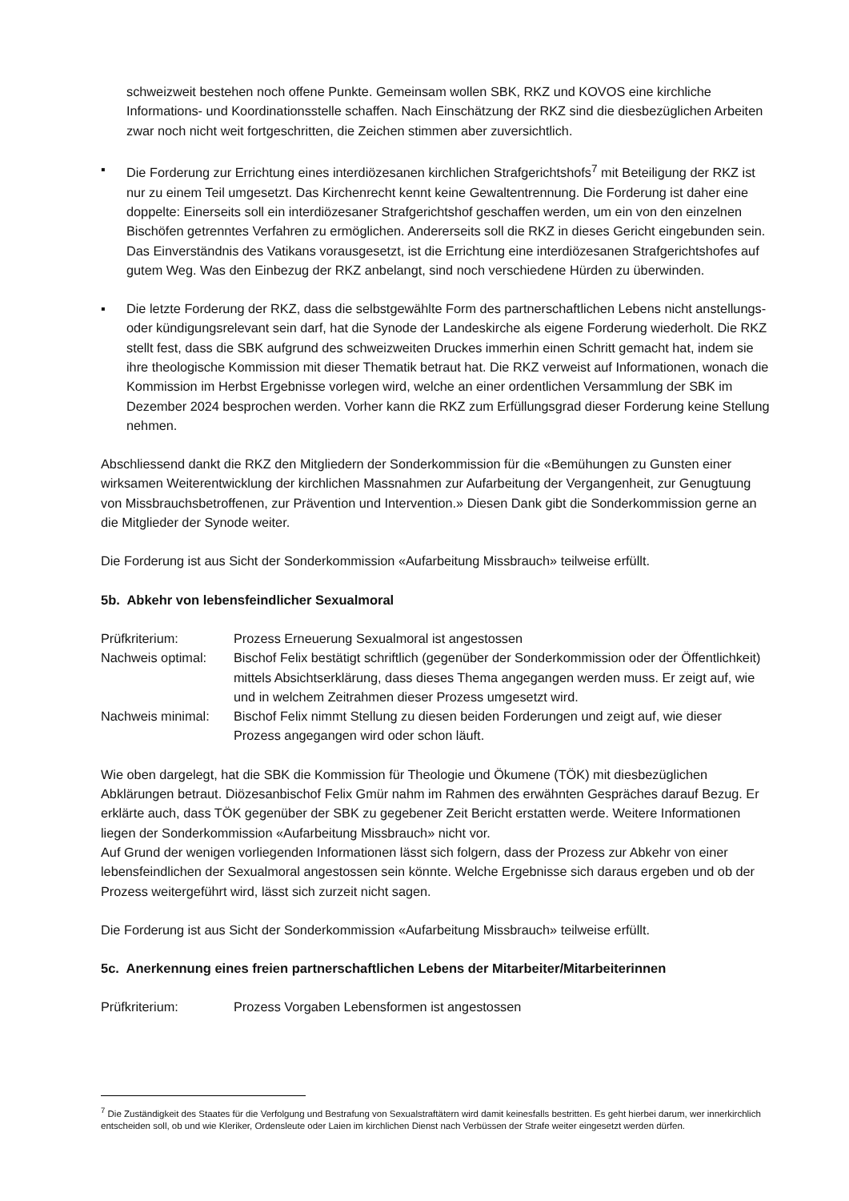schweizweit bestehen noch offene Punkte. Gemeinsam wollen SBK, RKZ und KOVOS eine kirchliche Informations- und Koordinationsstelle schaffen. Nach Einschätzung der RKZ sind die diesbezüglichen Arbeiten zwar noch nicht weit fortgeschritten, die Zeichen stimmen aber zuversichtlich.
▪ Die Forderung zur Errichtung eines interdiözesanen kirchlichen Strafgerichtshofs<sup>7</sup> mit Beteiligung der RKZ ist nur zu einem Teil umgesetzt. Das Kirchenrecht kennt keine Gewaltentrennung. Die Forderung ist daher eine doppelte: Einerseits soll ein interdiözesaner Strafgerichtshof geschaffen werden, um ein von den einzelnen Bischöfen getrenntes Verfahren zu ermöglichen. Andererseits soll die RKZ in dieses Gericht eingebunden sein. Das Einverständnis des Vatikans vorausgesetzt, ist die Errichtung eine interdiözesanen Strafgerichtshofes auf gutem Weg. Was den Einbezug der RKZ anbelangt, sind noch verschiedene Hürden zu überwinden.
▪ Die letzte Forderung der RKZ, dass die selbstgewählte Form des partnerschaftlichen Lebens nicht anstellungs- oder kündigungsrelevant sein darf, hat die Synode der Landeskirche als eigene Forderung wiederholt. Die RKZ stellt fest, dass die SBK aufgrund des schweizweiten Druckes immerhin einen Schritt gemacht hat, indem sie ihre theologische Kommission mit dieser Thematik betraut hat. Die RKZ verweist auf Informationen, wonach die Kommission im Herbst Ergebnisse vorlegen wird, welche an einer ordentlichen Versammlung der SBK im Dezember 2024 besprochen werden. Vorher kann die RKZ zum Erfüllungsgrad dieser Forderung keine Stellung nehmen.
Abschliessend dankt die RKZ den Mitgliedern der Sonderkommission für die «Bemühungen zu Gunsten einer wirksamen Weiterentwicklung der kirchlichen Massnahmen zur Aufarbeitung der Vergangenheit, zur Genugtuung von Missbrauchsbetroffenen, zur Prävention und Intervention.» Diesen Dank gibt die Sonderkommission gerne an die Mitglieder der Synode weiter.
Die Forderung ist aus Sicht der Sonderkommission «Aufarbeitung Missbrauch» teilweise erfüllt.
5b. Abkehr von lebensfeindlicher Sexualmoral
Prüfkriterium: Prozess Erneuerung Sexualmoral ist angestossen
Nachweis optimal: Bischof Felix bestätigt schriftlich (gegenüber der Sonderkommission oder der Öffentlichkeit) mittels Absichtserklärung, dass dieses Thema angegangen werden muss. Er zeigt auf, wie und in welchem Zeitrahmen dieser Prozess umgesetzt wird.
Nachweis minimal: Bischof Felix nimmt Stellung zu diesen beiden Forderungen und zeigt auf, wie dieser Prozess angegangen wird oder schon läuft.
Wie oben dargelegt, hat die SBK die Kommission für Theologie und Ökumene (TÖK) mit diesbezüglichen Abklärungen betraut. Diözesanbischof Felix Gmür nahm im Rahmen des erwähnten Gespräches darauf Bezug. Er erklärte auch, dass TÖK gegenüber der SBK zu gegebener Zeit Bericht erstatten werde. Weitere Informationen liegen der Sonderkommission «Aufarbeitung Missbrauch» nicht vor.
Auf Grund der wenigen vorliegenden Informationen lässt sich folgern, dass der Prozess zur Abkehr von einer lebensfeindlichen der Sexualmoral angestossen sein könnte. Welche Ergebnisse sich daraus ergeben und ob der Prozess weitergeführt wird, lässt sich zurzeit nicht sagen.
Die Forderung ist aus Sicht der Sonderkommission «Aufarbeitung Missbrauch» teilweise erfüllt.
5c. Anerkennung eines freien partnerschaftlichen Lebens der Mitarbeiter/Mitarbeiterinnen
Prüfkriterium: Prozess Vorgaben Lebensformen ist angestossen
<sup>7</sup> Die Zuständigkeit des Staates für die Verfolgung und Bestrafung von Sexualstraftätern wird damit keinesfalls bestritten. Es geht hierbei darum, wer innerkirchlich entscheiden soll, ob und wie Kleriker, Ordensleute oder Laien im kirchlichen Dienst nach Verbüssen der Strafe weiter eingesetzt werden dürfen.